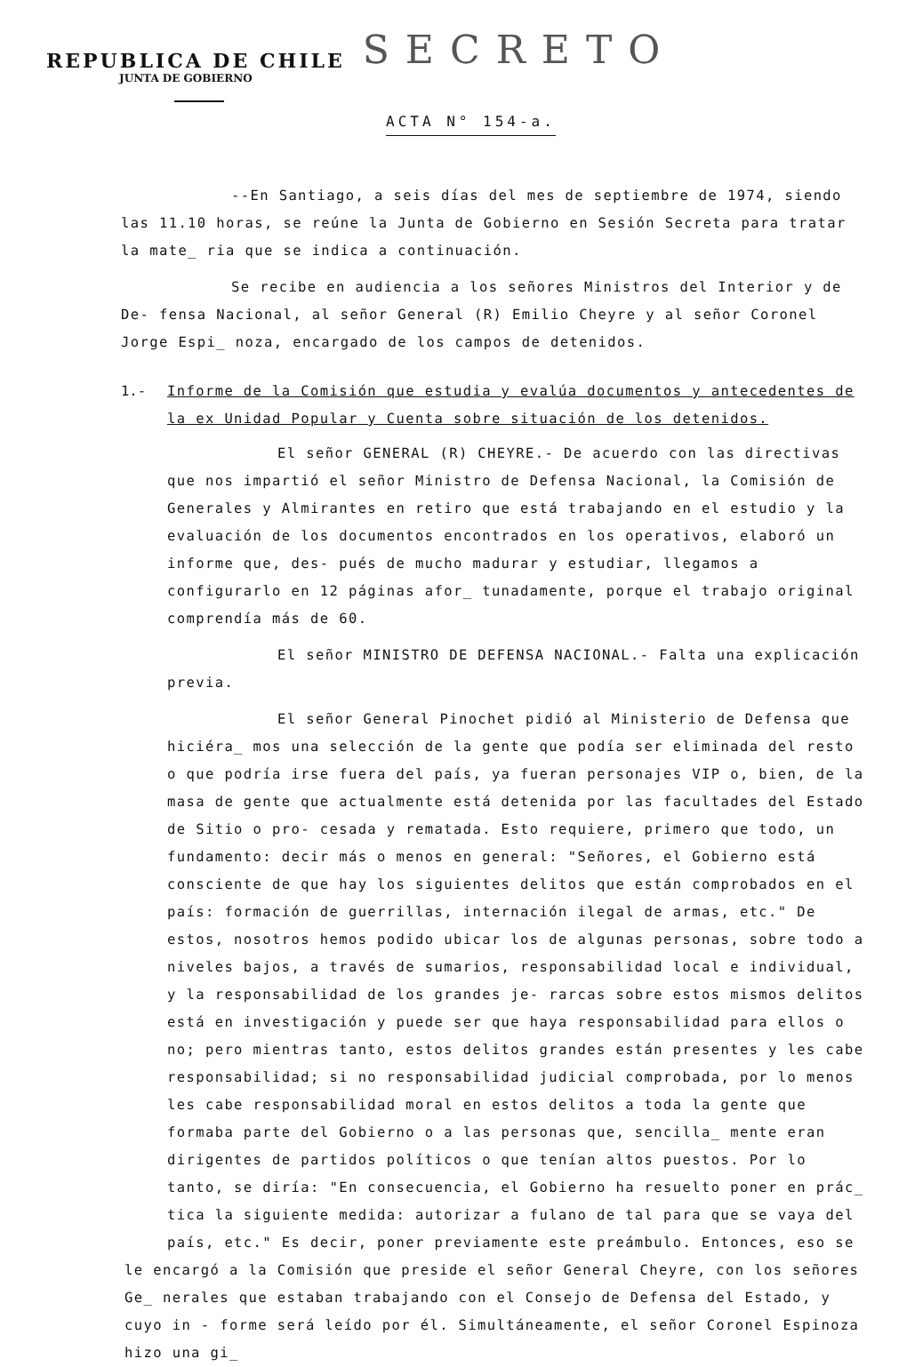REPUBLICA DE CHILE
SECRETO
JUNTA DE GOBIERNO
ACTA N° 154-a.
--En Santiago, a seis días del mes de septiembre de 1974, siendo las 11.10 horas, se reúne la Junta de Gobierno en Sesión Secreta para tratar la mate_ ria que se indica a continuación.
Se recibe en audiencia a los señores Ministros del Interior y de De- fensa Nacional, al señor General (R) Emilio Cheyre y al señor Coronel Jorge Espi_ noza, encargado de los campos de detenidos.
1.- Informe de la Comisión que estudia y evalúa documentos y antecedentes de la ex Unidad Popular y Cuenta sobre situación de los detenidos.
El señor GENERAL (R) CHEYRE.- De acuerdo con las directivas que nos impartió el señor Ministro de Defensa Nacional, la Comisión de Generales y Almirantes en retiro que está trabajando en el estudio y la evaluación de los documentos encontrados en los operativos, elaboró un informe que, des- pués de mucho madurar y estudiar, llegamos a configurarlo en 12 páginas afor_ tunadamente, porque el trabajo original comprendía más de 60.
El señor MINISTRO DE DEFENSA NACIONAL.- Falta una explicación previa.
El señor General Pinochet pidió al Ministerio de Defensa que hiciéra_ mos una selección de la gente que podía ser eliminada del resto o que podría irse fuera del país, ya fueran personajes VIP o, bien, de la masa de gente que actualmente está detenida por las facultades del Estado de Sitio o pro- cesada y rematada. Esto requiere, primero que todo, un fundamento: decir más o menos en general: "Señores, el Gobierno está consciente de que hay los siguientes delitos que están comprobados en el país: formación de guerrillas, internación ilegal de armas, etc." De estos, nosotros hemos podido ubicar los de algunas personas, sobre todo a niveles bajos, a través de sumarios, responsabilidad local e individual, y la responsabilidad de los grandes je- rarcas sobre estos mismos delitos está en investigación y puede ser que haya responsabilidad para ellos o no; pero mientras tanto, estos delitos grandes están presentes y les cabe responsabilidad; si no responsabilidad judicial comprobada, por lo menos les cabe responsabilidad moral en estos delitos a toda la gente que formaba parte del Gobierno o a las personas que, sencilla_ mente eran dirigentes de partidos políticos o que tenían altos puestos. Por lo tanto, se diría: "En consecuencia, el Gobierno ha resuelto poner en prác_ tica la siguiente medida: autorizar a fulano de tal para que se vaya del país, etc." Es decir, poner previamente este preámbulo. Entonces, eso se
le encargó a la Comisión que preside el señor General Cheyre, con los señores Ge_ nerales que estaban trabajando con el Consejo de Defensa del Estado, y cuyo in - forme será leído por él. Simultáneamente, el señor Coronel Espinoza hizo una gi_